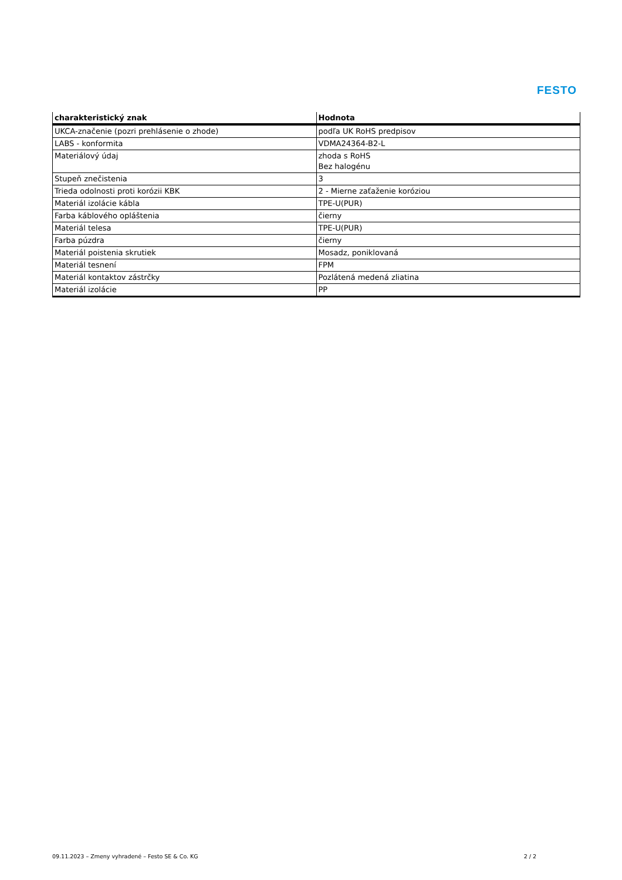FESTO
| charakteristický znak | Hodnota |
| --- | --- |
| UKCA-značenie (pozri prehlásenie o zhode) | podľa UK RoHS predpisov |
| LABS - konformita | VDMA24364-B2-L |
| Materiálový údaj | zhoda s RoHS Bez halogénu |
| Stupeň znečistenia | 3 |
| Trieda odolnosti proti korózii KBK | 2 - Mierne zaťaženie koróziou |
| Materiál izolácie kábla | TPE-U(PUR) |
| Farba káblového opláštenia | čierny |
| Materiál telesa | TPE-U(PUR) |
| Farba púzdra | čierny |
| Materiál poistenia skrutiek | Mosadz, poniklovaná |
| Materiál tesnení | FPM |
| Materiál kontaktov zástrčky | Pozlátená medená zliatina |
| Materiál izolácie | PP |
09.11.2023 – Zmeny vyhradené – Festo SE & Co. KG 2 / 2